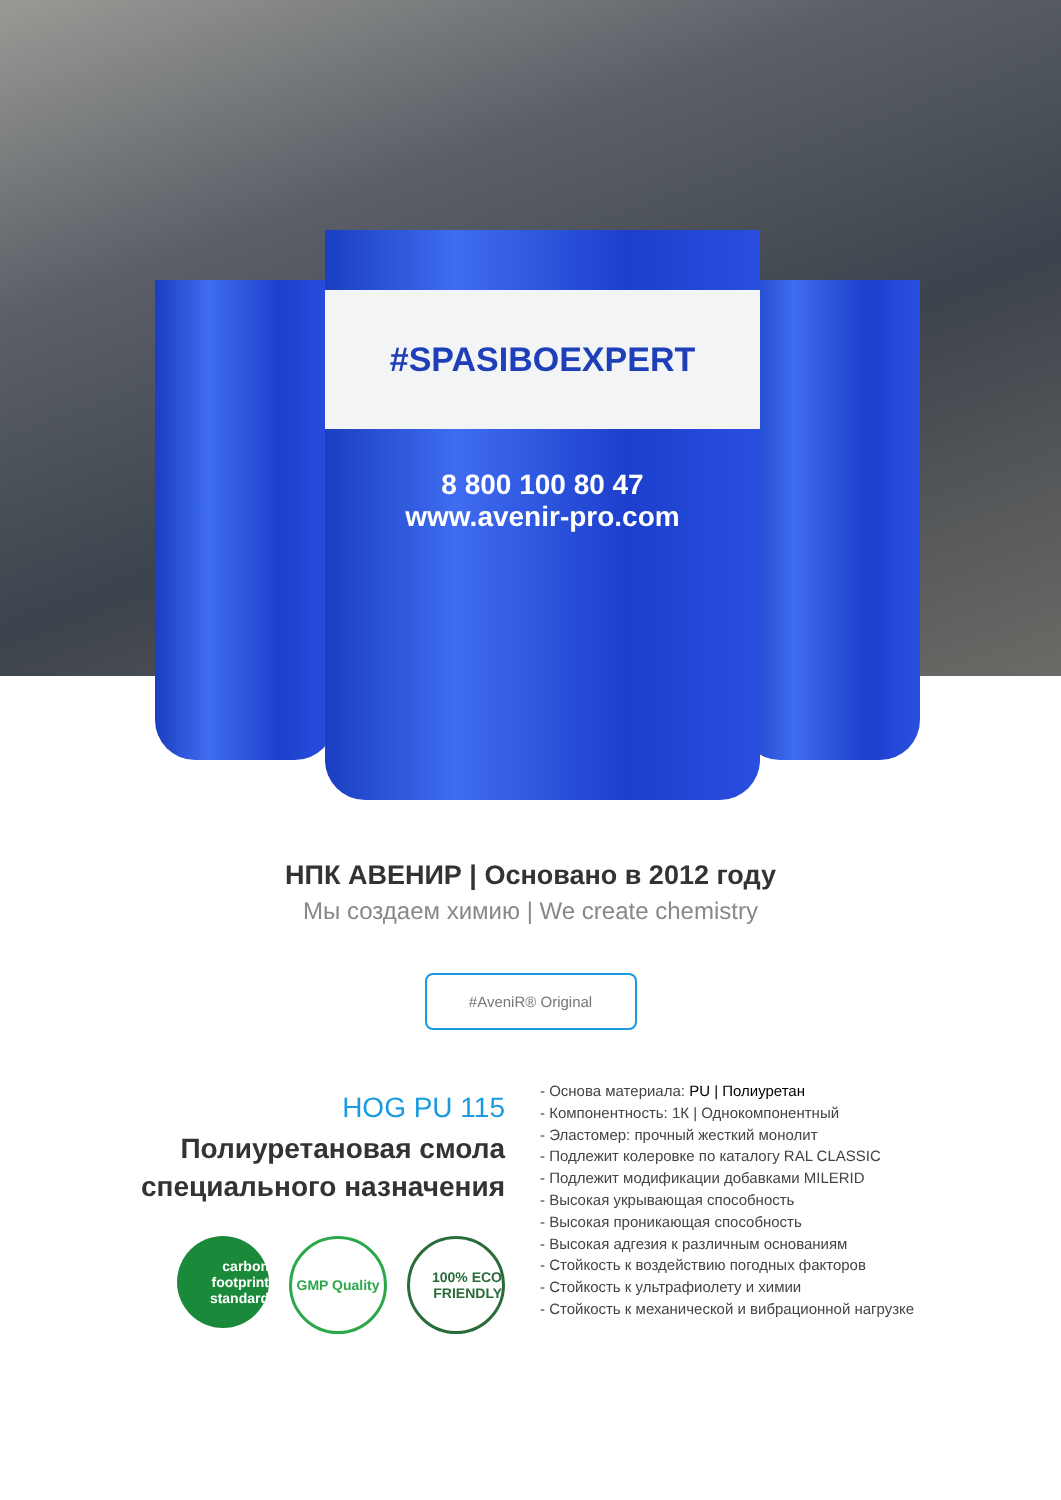#SPASIBOEXPERT
8 800 100 80 47
www.avenir-pro.com
НПК АВЕНИР | Основано в 2012 году
Мы создаем химию | We create chemistry
#AveniR® Original
HOG PU 115
Полиуретановая смола
специального назначения
carbon footprint standard
GMP Quality
100% ECO FRIENDLY
- Основа материала: PU | Полиуретан
- Компонентность: 1К | Однокомпонентный
- Эластомер: прочный жесткий монолит
- Подлежит колеровке по каталогу RAL CLASSIC
- Подлежит модификации добавками MILERID
- Высокая укрывающая способность
- Высокая проникающая способность
- Высокая адгезия к различным основаниям
- Стойкость к воздействию погодных факторов
- Стойкость к ультрафиолету и химии
- Стойкость к механической и вибрационной нагрузке